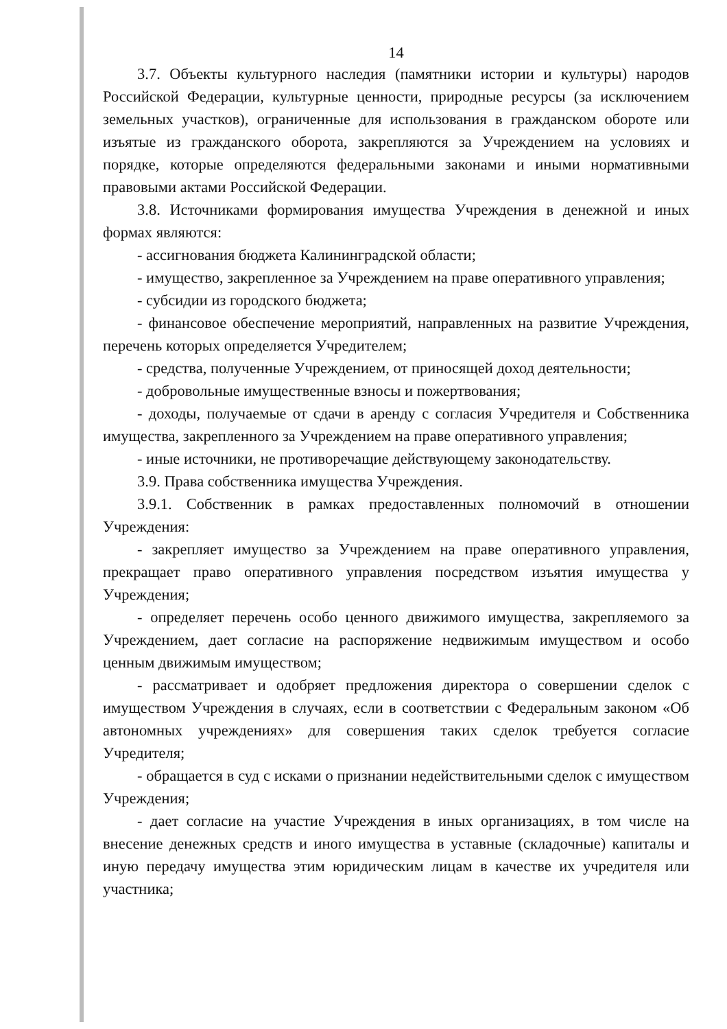14
3.7. Объекты культурного наследия (памятники истории и культуры) народов Российской Федерации, культурные ценности, природные ресурсы (за исключением земельных участков), ограниченные для использования в гражданском обороте или изъятые из гражданского оборота, закрепляются за Учреждением на условиях и порядке, которые определяются федеральными законами и иными нормативными правовыми актами Российской Федерации.
3.8. Источниками формирования имущества Учреждения в денежной и иных формах являются:
- ассигнования бюджета Калининградской области;
- имущество, закрепленное за Учреждением на праве оперативного управления;
- субсидии из городского бюджета;
- финансовое обеспечение мероприятий, направленных на развитие Учреждения, перечень которых определяется Учредителем;
- средства, полученные Учреждением, от приносящей доход деятельности;
- добровольные имущественные взносы и пожертвования;
- доходы, получаемые от сдачи в аренду с согласия Учредителя и Собственника имущества, закрепленного за Учреждением на праве оперативного управления;
- иные источники, не противоречащие действующему законодательству.
3.9. Права собственника имущества Учреждения.
3.9.1. Собственник в рамках предоставленных полномочий в отношении Учреждения:
- закрепляет имущество за Учреждением на праве оперативного управления, прекращает право оперативного управления посредством изъятия имущества у Учреждения;
- определяет перечень особо ценного движимого имущества, закрепляемого за Учреждением, дает согласие на распоряжение недвижимым имуществом и особо ценным движимым имуществом;
- рассматривает и одобряет предложения директора о совершении сделок с имуществом Учреждения в случаях, если в соответствии с Федеральным законом «Об автономных учреждениях» для совершения таких сделок требуется согласие Учредителя;
- обращается в суд с исками о признании недействительными сделок с имуществом Учреждения;
- дает согласие на участие Учреждения в иных организациях, в том числе на внесение денежных средств и иного имущества в уставные (складочные) капиталы и иную передачу имущества этим юридическим лицам в качестве их учредителя или участника;